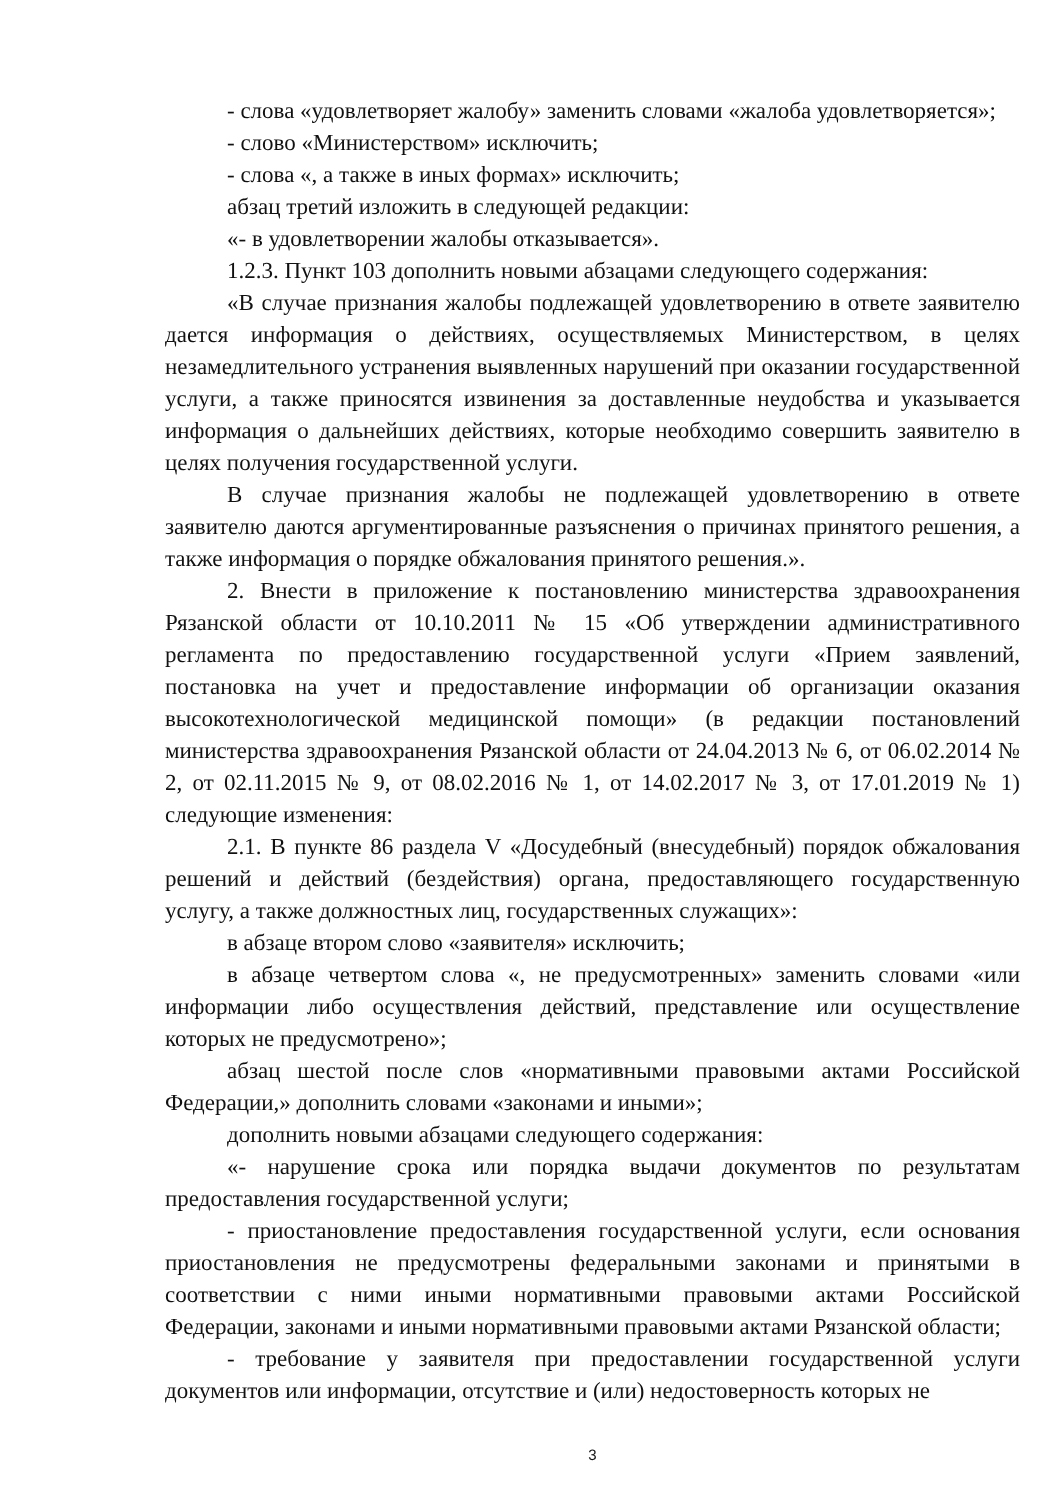- слова «удовлетворяет жалобу» заменить словами «жалоба удовлетворяется»;
- слово «Министерством» исключить;
- слова «, а также в иных формах» исключить;
абзац третий изложить в следующей редакции:
«- в удовлетворении жалобы отказывается».
1.2.3. Пункт 103 дополнить новыми абзацами следующего содержания:
«В случае признания жалобы подлежащей удовлетворению в ответе заявителю дается информация о действиях, осуществляемых Министерством, в целях незамедлительного устранения выявленных нарушений при оказании государственной услуги, а также приносятся извинения за доставленные неудобства и указывается информация о дальнейших действиях, которые необходимо совершить заявителю в целях получения государственной услуги.
В случае признания жалобы не подлежащей удовлетворению в ответе заявителю даются аргументированные разъяснения о причинах принятого решения, а также информация о порядке обжалования принятого решения.».
2. Внести в приложение к постановлению министерства здравоохранения Рязанской области от 10.10.2011 № 15 «Об утверждении административного регламента по предоставлению государственной услуги «Прием заявлений, постановка на учет и предоставление информации об организации оказания высокотехнологической медицинской помощи» (в редакции постановлений министерства здравоохранения Рязанской области от 24.04.2013 № 6, от 06.02.2014 № 2, от 02.11.2015 № 9, от 08.02.2016 № 1, от 14.02.2017 № 3, от 17.01.2019 № 1) следующие изменения:
2.1. В пункте 86 раздела V «Досудебный (внесудебный) порядок обжалования решений и действий (бездействия) органа, предоставляющего государственную услугу, а также должностных лиц, государственных служащих»:
в абзаце втором слово «заявителя» исключить;
в абзаце четвертом слова «, не предусмотренных» заменить словами «или информации либо осуществления действий, представление или осуществление которых не предусмотрено»;
абзац шестой после слов «нормативными правовыми актами Российской Федерации,» дополнить словами «законами и иными»;
дополнить новыми абзацами следующего содержания:
«- нарушение срока или порядка выдачи документов по результатам предоставления государственной услуги;
- приостановление предоставления государственной услуги, если основания приостановления не предусмотрены федеральными законами и принятыми в соответствии с ними иными нормативными правовыми актами Российской Федерации, законами и иными нормативными правовыми актами Рязанской области;
- требование у заявителя при предоставлении государственной услуги документов или информации, отсутствие и (или) недостоверность которых не
3